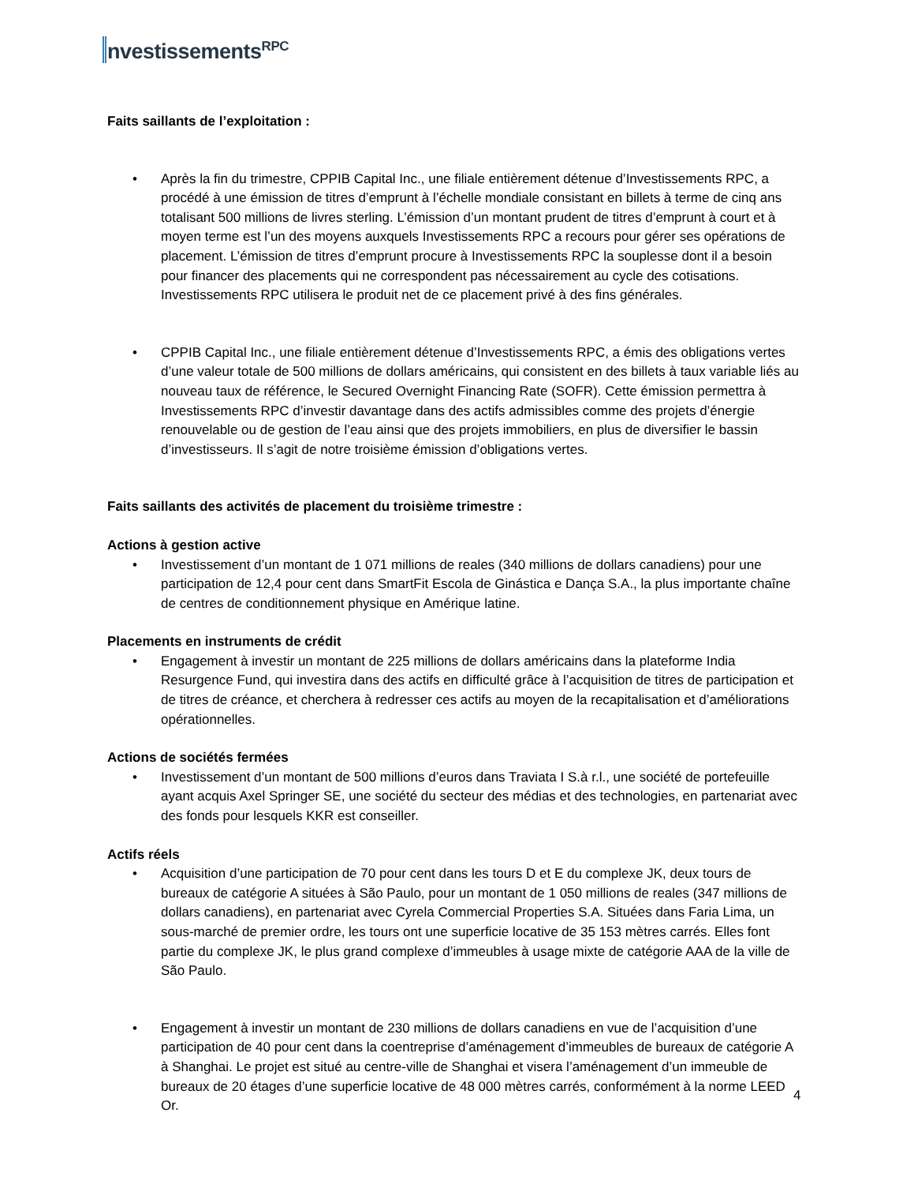nvestissements<sup>RPC</sup>
Faits saillants de l’exploitation :
• Après la fin du trimestre, CPPIB Capital Inc., une filiale entièrement détenue d’Investissements RPC, a procédé à une émission de titres d’emprunt à l’échelle mondiale consistant en billets à terme de cinq ans totalisant 500 millions de livres sterling. L’émission d’un montant prudent de titres d’emprunt à court et à moyen terme est l’un des moyens auxquels Investissements RPC a recours pour gérer ses opérations de placement. L’émission de titres d’emprunt procure à Investissements RPC la souplesse dont il a besoin pour financer des placements qui ne correspondent pas nécessairement au cycle des cotisations. Investissements RPC utilisera le produit net de ce placement privé à des fins générales.
• CPPIB Capital Inc., une filiale entièrement détenue d’Investissements RPC, a émis des obligations vertes d’une valeur totale de 500 millions de dollars américains, qui consistent en des billets à taux variable liés au nouveau taux de référence, le Secured Overnight Financing Rate (SOFR). Cette émission permettra à Investissements RPC d’investir davantage dans des actifs admissibles comme des projets d’énergie renouvelable ou de gestion de l’eau ainsi que des projets immobiliers, en plus de diversifier le bassin d’investisseurs. Il s’agit de notre troisième émission d’obligations vertes.
Faits saillants des activités de placement du troisième trimestre :
Actions à gestion active
• Investissement d’un montant de 1 071 millions de reales (340 millions de dollars canadiens) pour une participation de 12,4 pour cent dans SmartFit Escola de Ginástica e Dança S.A., la plus importante chaîne de centres de conditionnement physique en Amérique latine.
Placements en instruments de crédit
• Engagement à investir un montant de 225 millions de dollars américains dans la plateforme India Resurgence Fund, qui investira dans des actifs en difficulté grâce à l’acquisition de titres de participation et de titres de créance, et cherchera à redresser ces actifs au moyen de la recapitalisation et d’améliorations opérationnelles.
Actions de sociétés fermées
• Investissement d’un montant de 500 millions d’euros dans Traviata I S.à r.l., une société de portefeuille ayant acquis Axel Springer SE, une société du secteur des médias et des technologies, en partenariat avec des fonds pour lesquels KKR est conseiller.
Actifs réels
• Acquisition d’une participation de 70 pour cent dans les tours D et E du complexe JK, deux tours de bureaux de catégorie A situées à São Paulo, pour un montant de 1 050 millions de reales (347 millions de dollars canadiens), en partenariat avec Cyrela Commercial Properties S.A. Situées dans Faria Lima, un sous-marché de premier ordre, les tours ont une superficie locative de 35 153 mètres carrés. Elles font partie du complexe JK, le plus grand complexe d’immeubles à usage mixte de catégorie AAA de la ville de São Paulo.
• Engagement à investir un montant de 230 millions de dollars canadiens en vue de l’acquisition d’une participation de 40 pour cent dans la coentreprise d’aménagement d’immeubles de bureaux de catégorie A à Shanghai. Le projet est situé au centre-ville de Shanghai et visera l’aménagement d’un immeuble de bureaux de 20 étages d’une superficie locative de 48 000 mètres carrés, conformément à la norme LEED Or.
4